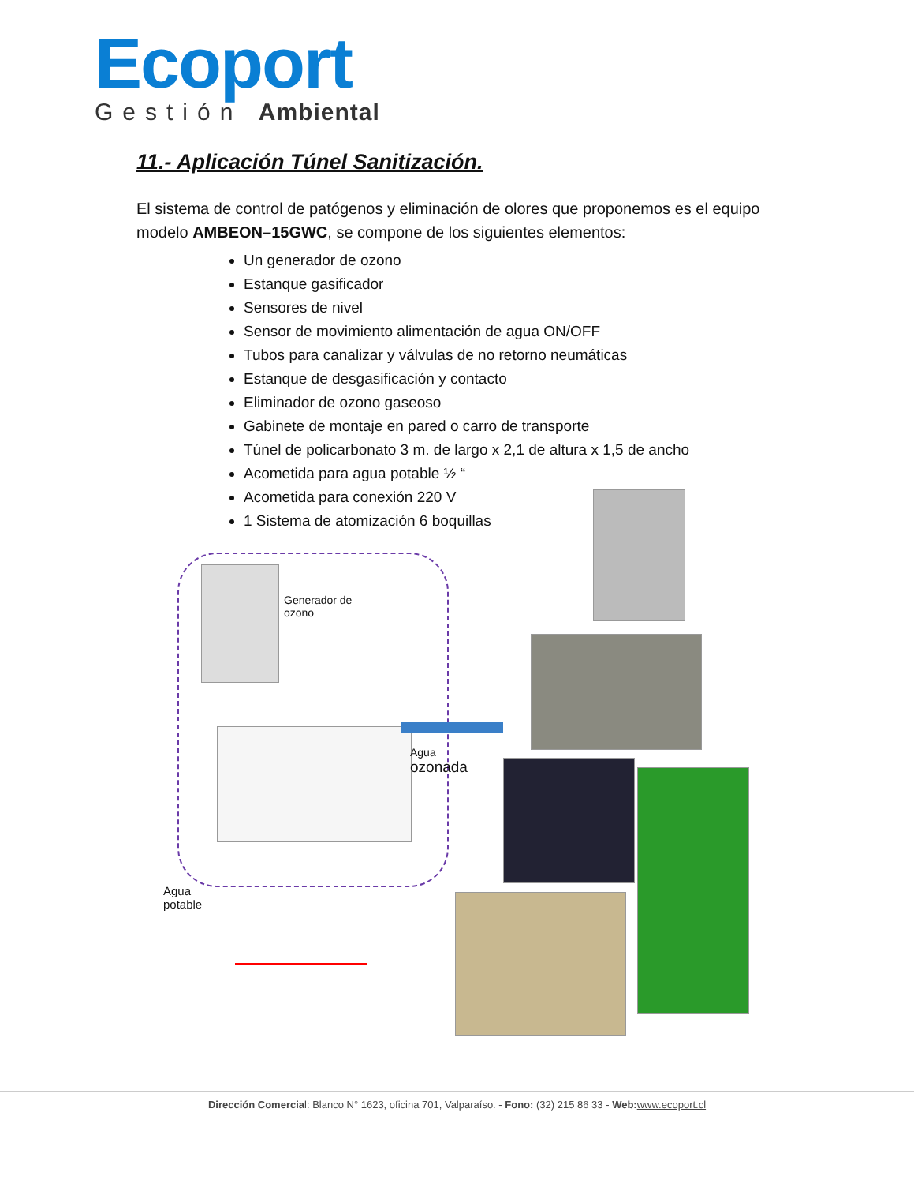Ecoport
Gestión Ambiental
11.- Aplicación Túnel Sanitización.
El sistema de control de patógenos y eliminación de olores que proponemos es el equipo modelo AMBEON–15GWC, se compone de los siguientes elementos:
Un generador de ozono
Estanque gasificador
Sensores de nivel
Sensor de movimiento alimentación de agua ON/OFF
Tubos para canalizar y válvulas de no retorno neumáticas
Estanque de desgasificación y contacto
Eliminador de ozono gaseoso
Gabinete de montaje en pared o carro de transporte
Túnel de policarbonato 3 m. de largo x 2,1 de altura x 1,5 de ancho
Acometida para agua potable ½ “
Acometida para conexión 220 V
1 Sistema de atomización 6 boquillas
Generador de
ozono
Agua
ozonada
Agua
potable
Dirección Comercial: Blanco N° 1623, oficina 701, Valparaíso. - Fono: (32) 215 86 33 - Web: www.ecoport.cl